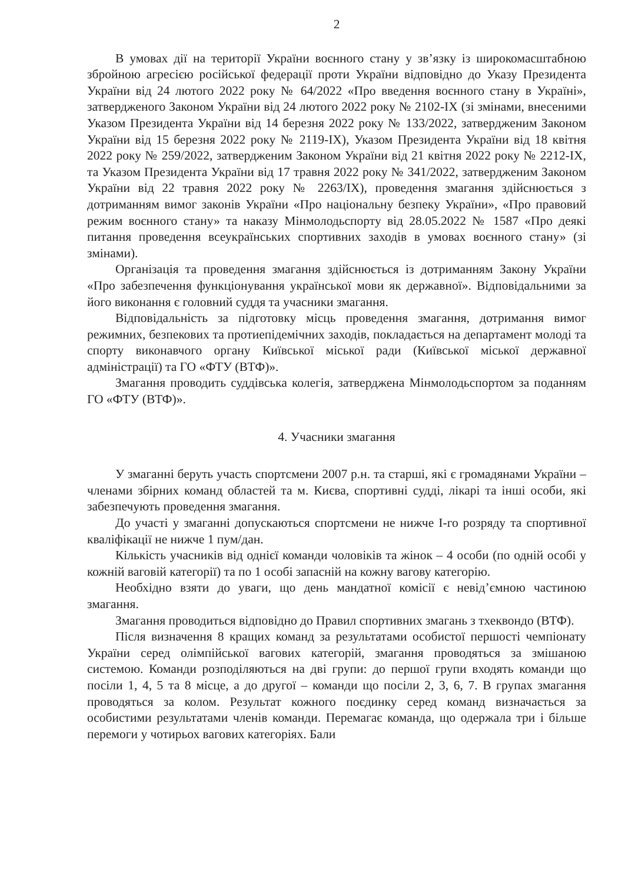2
В умовах дії на території України воєнного стану у зв’язку із широкомасштабною збройною агресією російської федерації проти України відповідно до Указу Президента України від 24 лютого 2022 року № 64/2022 «Про введення воєнного стану в Україні», затвердженого Законом України від 24 лютого 2022 року № 2102-IX (зі змінами, внесеними Указом Президента України від 14 березня 2022 року № 133/2022, затвердженим Законом України від 15 березня 2022 року № 2119-IX), Указом Президента України від 18 квітня 2022 року № 259/2022, затвердженим Законом України від 21 квітня 2022 року № 2212-IX, та Указом Президента України від 17 травня 2022 року № 341/2022, затвердженим Законом України від 22 травня 2022 року № 2263/IX), проведення змагання здійснюється з дотриманням вимог законів України «Про національну безпеку України», «Про правовий режим воєнного стану» та наказу Мінмолодьспорту від 28.05.2022 № 1587 «Про деякі питання проведення всеукраїнських спортивних заходів в умовах воєнного стану» (зі змінами).
Організація та проведення змагання здійснюється із дотриманням Закону України «Про забезпечення функціонування української мови як державної». Відповідальними за його виконання є головний суддя та учасники змагання.
Відповідальність за підготовку місць проведення змагання, дотримання вимог режимних, безпекових та протиепідемічних заходів, покладається на департамент молоді та спорту виконавчого органу Київської міської ради (Київської міської державної адміністрації) та ГО «ФТУ (ВТФ)».
Змагання проводить суддівська колегія, затверджена Мінмолодьспортом за поданням ГО «ФТУ (ВТФ)».
4. Учасники змагання
У змаганні беруть участь спортсмени 2007 р.н. та старші, які є громадянами України – членами збірних команд областей та м. Києва, спортивні судді, лікарі та інші особи, які забезпечують проведення змагання.
До участі у змаганні допускаються спортсмени не нижче І-го розряду та спортивної кваліфікації не нижче 1 пум/дан.
Кількість учасників від однієї команди чоловіків та жінок – 4 особи (по одній особі у кожній ваговій категорії) та по 1 особі запасній на кожну вагову категорію.
Необхідно взяти до уваги, що день мандатної комісії є невід’ємною частиною змагання.
Змагання проводиться відповідно до Правил спортивних змагань з тхеквондо (ВТФ).
Після визначення 8 кращих команд за результатами особистої першості чемпіонату України серед олімпійської вагових категорій, змагання проводяться за змішаною системою. Команди розподіляються на дві групи: до першої групи входять команди що посіли 1, 4, 5 та 8 місце, а до другої – команди що посіли 2, 3, 6, 7. В групах змагання проводяться за колом. Результат кожного поєдинку серед команд визначається за особистими результатами членів команди. Перемагає команда, що одержала три і більше перемоги у чотирьох вагових категоріях. Бали